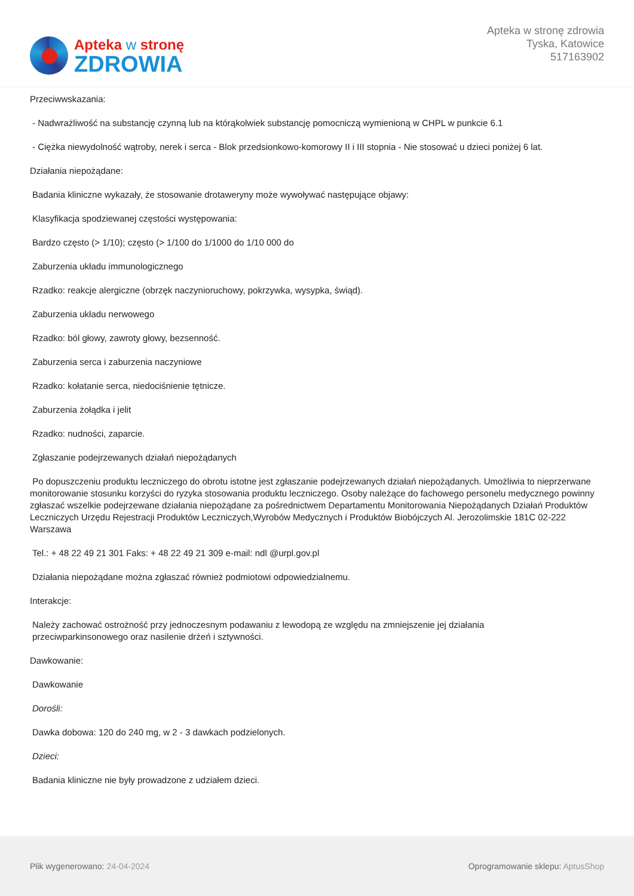Apteka w stronę
ZDROWIA
Apteka w stronę zdrowia
Tyska, Katowice
517163902
Przeciwwskazania:
- Nadwrażliwość na substancję czynną lub na którąkolwiek substancję pomocniczą wymienioną w CHPL w punkcie 6.1
- Ciężka niewydolność wątroby, nerek i serca - Blok przedsionkowo-komorowy II i III stopnia - Nie stosować u dzieci poniżej 6 lat.
Działania niepożądane:
Badania kliniczne wykazały, że stosowanie drotaweryny może wywoływać następujące objawy:
Klasyfikacja spodziewanej częstości występowania:
Bardzo często (> 1/10); często (> 1/100 do 1/1000 do 1/10 000 do
Zaburzenia układu immunologicznego
Rzadko: reakcje alergiczne (obrzęk naczynioruchowy, pokrzywka, wysypka, świąd).
Zaburzenia układu nerwowego
Rzadko: ból głowy, zawroty głowy, bezsenność.
Zaburzenia serca i zaburzenia naczyniowe
Rzadko: kołatanie serca, niedociśnienie tętnicze.
Zaburzenia żołądka i jelit
Rzadko: nudności, zaparcie.
Zgłaszanie podejrzewanych działań niepożądanych
Po dopuszczeniu produktu leczniczego do obrotu istotne jest zgłaszanie podejrzewanych działań niepożądanych. Umożliwia to nieprzerwane monitorowanie stosunku korzyści do ryzyka stosowania produktu leczniczego. Osoby należące do fachowego personelu medycznego powinny zgłaszać wszelkie podejrzewane działania niepożądane za pośrednictwem Departamentu Monitorowania Niepożądanych Działań Produktów Leczniczych Urzędu Rejestracji Produktów Leczniczych,Wyrobów Medycznych i Produktów Biobójczych Al. Jerozolimskie 181C 02-222 Warszawa
Tel.: + 48 22 49 21 301 Faks: + 48 22 49 21 309 e-mail: ndl @urpl.gov.pl
Działania niepożądane można zgłaszać również podmiotowi odpowiedzialnemu.
Interakcje:
Należy zachować ostrożność przy jednoczesnym podawaniu z lewodopą ze względu na zmniejszenie jej działania
przeciwparkinsonowego oraz nasilenie drżeń i sztywności.
Dawkowanie:
Dawkowanie
Dorośli:
Dawka dobowa: 120 do 240 mg, w 2 - 3 dawkach podzielonych.
Dzieci:
Badania kliniczne nie były prowadzone z udziałem dzieci.
Plik wygenerowano: 24-04-2024
Oprogramowanie sklepu: AptusShop